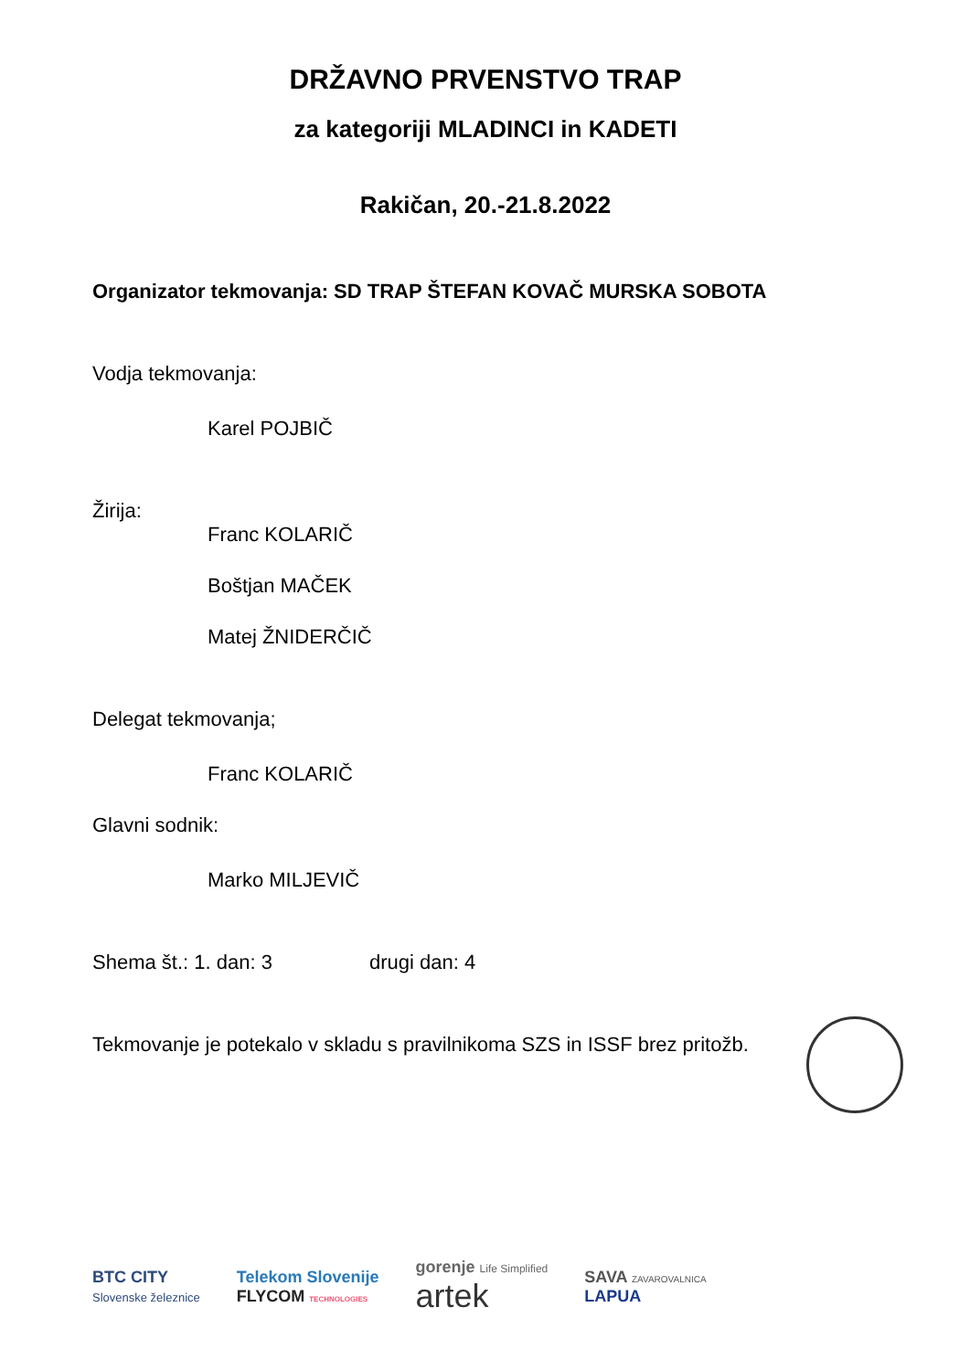DRŽAVNO PRVENSTVO TRAP
za kategoriji MLADINCI in KADETI
Rakičan, 20.-21.8.2022
Organizator tekmovanja: SD TRAP ŠTEFAN KOVAČ MURSKA SOBOTA
Vodja tekmovanja:
Karel POJBIČ
Žirija:
Franc KOLARIČ
Boštjan MAČEK
Matej ŽNIDERČIČ
Delegat tekmovanja;
Franc KOLARIČ
Glavni sodnik:
Marko MILJEVIČ
Shema št.: 1. dan: 3 drugi dan: 4
Tekmovanje je potekalo v skladu s pravilnikoma SZS in ISSF brez pritožb.
BTC CITY
Slovenske železnice
Telekom Slovenije
FLYCOM TECHNOLOGIES
gorenje Life Simplified
artek
SAVA ZAVAROVALNICA
LAPUA